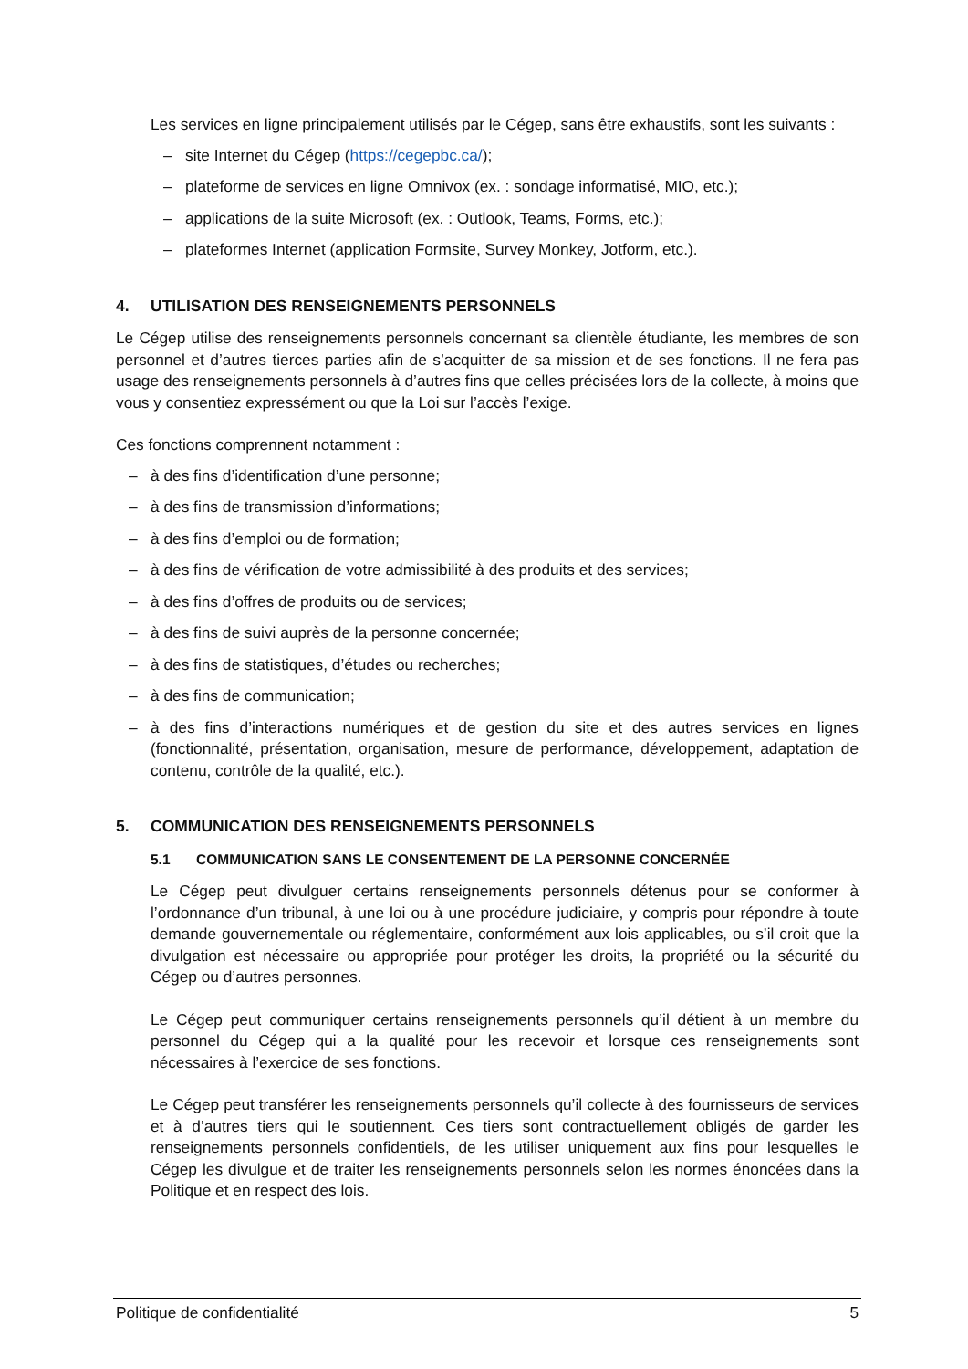Les services en ligne principalement utilisés par le Cégep, sans être exhaustifs, sont les suivants :
– site Internet du Cégep (https://cegepbc.ca/);
– plateforme de services en ligne Omnivox (ex. : sondage informatisé, MIO, etc.);
– applications de la suite Microsoft (ex. : Outlook, Teams, Forms, etc.);
– plateformes Internet (application Formsite, Survey Monkey, Jotform, etc.).
4. UTILISATION DES RENSEIGNEMENTS PERSONNELS
Le Cégep utilise des renseignements personnels concernant sa clientèle étudiante, les membres de son personnel et d’autres tierces parties afin de s’acquitter de sa mission et de ses fonctions. Il ne fera pas usage des renseignements personnels à d’autres fins que celles précisées lors de la collecte, à moins que vous y consentiez expressément ou que la Loi sur l’accès l’exige.
Ces fonctions comprennent notamment :
– à des fins d’identification d’une personne;
– à des fins de transmission d’informations;
– à des fins d’emploi ou de formation;
– à des fins de vérification de votre admissibilité à des produits et des services;
– à des fins d’offres de produits ou de services;
– à des fins de suivi auprès de la personne concernée;
– à des fins de statistiques, d’études ou recherches;
– à des fins de communication;
– à des fins d’interactions numériques et de gestion du site et des autres services en lignes (fonctionnalité, présentation, organisation, mesure de performance, développement, adaptation de contenu, contrôle de la qualité, etc.).
5. COMMUNICATION DES RENSEIGNEMENTS PERSONNELS
5.1 COMMUNICATION SANS LE CONSENTEMENT DE LA PERSONNE CONCERNÉE
Le Cégep peut divulguer certains renseignements personnels détenus pour se conformer à l’ordonnance d’un tribunal, à une loi ou à une procédure judiciaire, y compris pour répondre à toute demande gouvernementale ou réglementaire, conformément aux lois applicables, ou s’il croit que la divulgation est nécessaire ou appropriée pour protéger les droits, la propriété ou la sécurité du Cégep ou d’autres personnes.
Le Cégep peut communiquer certains renseignements personnels qu’il détient à un membre du personnel du Cégep qui a la qualité pour les recevoir et lorsque ces renseignements sont nécessaires à l’exercice de ses fonctions.
Le Cégep peut transférer les renseignements personnels qu’il collecte à des fournisseurs de services et à d’autres tiers qui le soutiennent. Ces tiers sont contractuellement obligés de garder les renseignements personnels confidentiels, de les utiliser uniquement aux fins pour lesquelles le Cégep les divulgue et de traiter les renseignements personnels selon les normes énoncées dans la Politique et en respect des lois.
Politique de confidentialité 5